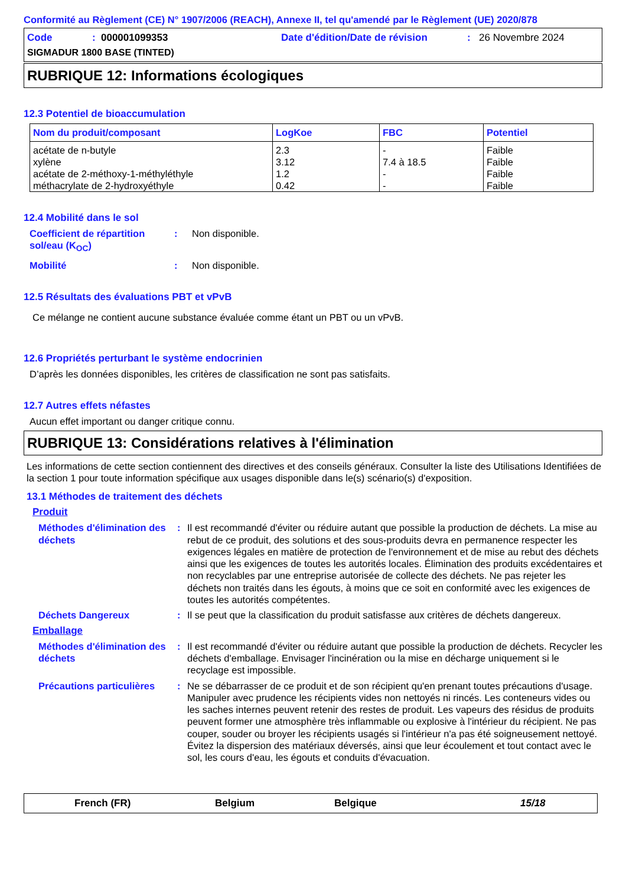Conformité au Règlement (CE) N° 1907/2006 (REACH), Annexe II, tel qu'amendé par le Règlement (UE) 2020/878
Code: 000001099353 Date d'édition/Date de révision: 26 Novembre 2024
SIGMADUR 1800 BASE (TINTED)
RUBRIQUE 12: Informations écologiques
12.3 Potentiel de bioaccumulation
| Nom du produit/composant | LogKoe | FBC | Potentiel |
| --- | --- | --- | --- |
| acétate de n-butyle | 2.3 | - | Faible |
| xylène | 3.12 | 7.4 à 18.5 | Faible |
| acétate de 2-méthoxy-1-méthyléthyle | 1.2 | - | Faible |
| méthacrylate de 2-hydroxyéthyle | 0.42 | - | Faible |
12.4 Mobilité dans le sol
Coefficient de répartition sol/eau (K<sub>OC</sub>): Non disponible.
Mobilité: Non disponible.
12.5 Résultats des évaluations PBT et vPvB
Ce mélange ne contient aucune substance évaluée comme étant un PBT ou un vPvB.
12.6 Propriétés perturbant le système endocrinien
D’après les données disponibles, les critères de classification ne sont pas satisfaits.
12.7 Autres effets néfastes
Aucun effet important ou danger critique connu.
RUBRIQUE 13: Considérations relatives à l'élimination
Les informations de cette section contiennent des directives et des conseils généraux. Consulter la liste des Utilisations Identifiées de la section 1 pour toute information spécifique aux usages disponible dans le(s) scénario(s) d'exposition.
13.1 Méthodes de traitement des déchets
Produit
Méthodes d'élimination des déchets: Il est recommandé d'éviter ou réduire autant que possible la production de déchets. La mise au rebut de ce produit, des solutions et des sous-produits devra en permanence respecter les exigences légales en matière de protection de l'environnement et de mise au rebut des déchets ainsi que les exigences de toutes les autorités locales. Élimination des produits excédentaires et non recyclables par une entreprise autorisée de collecte des déchets. Ne pas rejeter les déchets non traités dans les égouts, à moins que ce soit en conformité avec les exigences de toutes les autorités compétentes.
Déchets Dangereux: Il se peut que la classification du produit satisfasse aux critères de déchets dangereux.
Emballage
Méthodes d'élimination des déchets: Il est recommandé d'éviter ou réduire autant que possible la production de déchets. Recycler les déchets d'emballage. Envisager l'incinération ou la mise en décharge uniquement si le recyclage est impossible.
Précautions particulières: Ne se débarrasser de ce produit et de son récipient qu'en prenant toutes précautions d'usage. Manipuler avec prudence les récipients vides non nettoyés ni rincés. Les conteneurs vides ou les saches internes peuvent retenir des restes de produit. Les vapeurs des résidus de produits peuvent former une atmosphère très inflammable ou explosive à l'intérieur du récipient. Ne pas couper, souder ou broyer les récipients usagés si l'intérieur n'a pas été soigneusement nettoyé. Évitez la dispersion des matériaux déversés, ainsi que leur écoulement et tout contact avec le sol, les cours d'eau, les égouts et conduits d'évacuation.
French (FR) Belgium Belgique 15/18